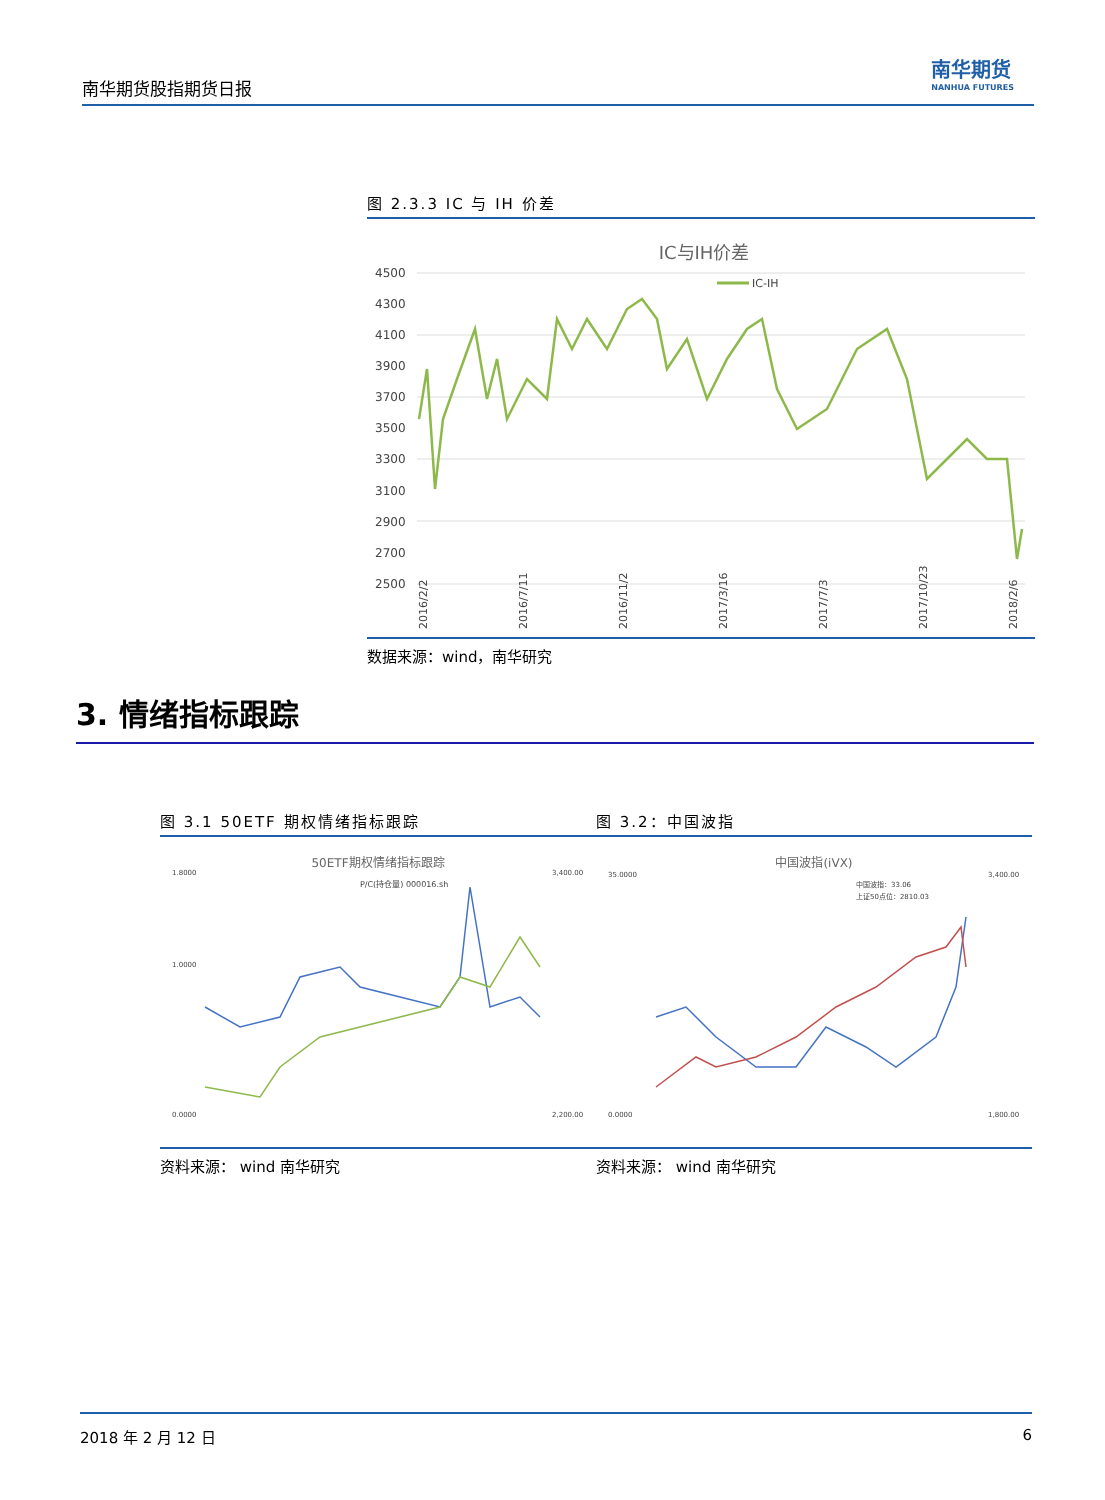南华期货股指期货日报
南华期货
NANHUA FUTURES
图 2.3.3 IC 与 IH 价差
IC与IH价差
IC-IH
4500
4300
4100
3900
3700
3500
3300
3100
2900
2700
2500
2016/2/2
2016/7/11
2016/11/2
2017/3/16
2017/7/3
2017/10/23
2018/2/6
数据来源：wind，南华研究
3. 情绪指标跟踪
图 3.1 50ETF 期权情绪指标跟踪
50ETF期权情绪指标跟踪
P/C(持仓量) 000016.sh
1.8000
1.0000
0.0000
3,400.00
2,200.00
资料来源： wind 南华研究
图 3.2：中国波指
中国波指(iVX)
中国波指：33.06
上证50点位：2810.03
35.0000
0.0000
3,400.00
1,800.00
资料来源： wind 南华研究
2018 年 2 月 12 日 6